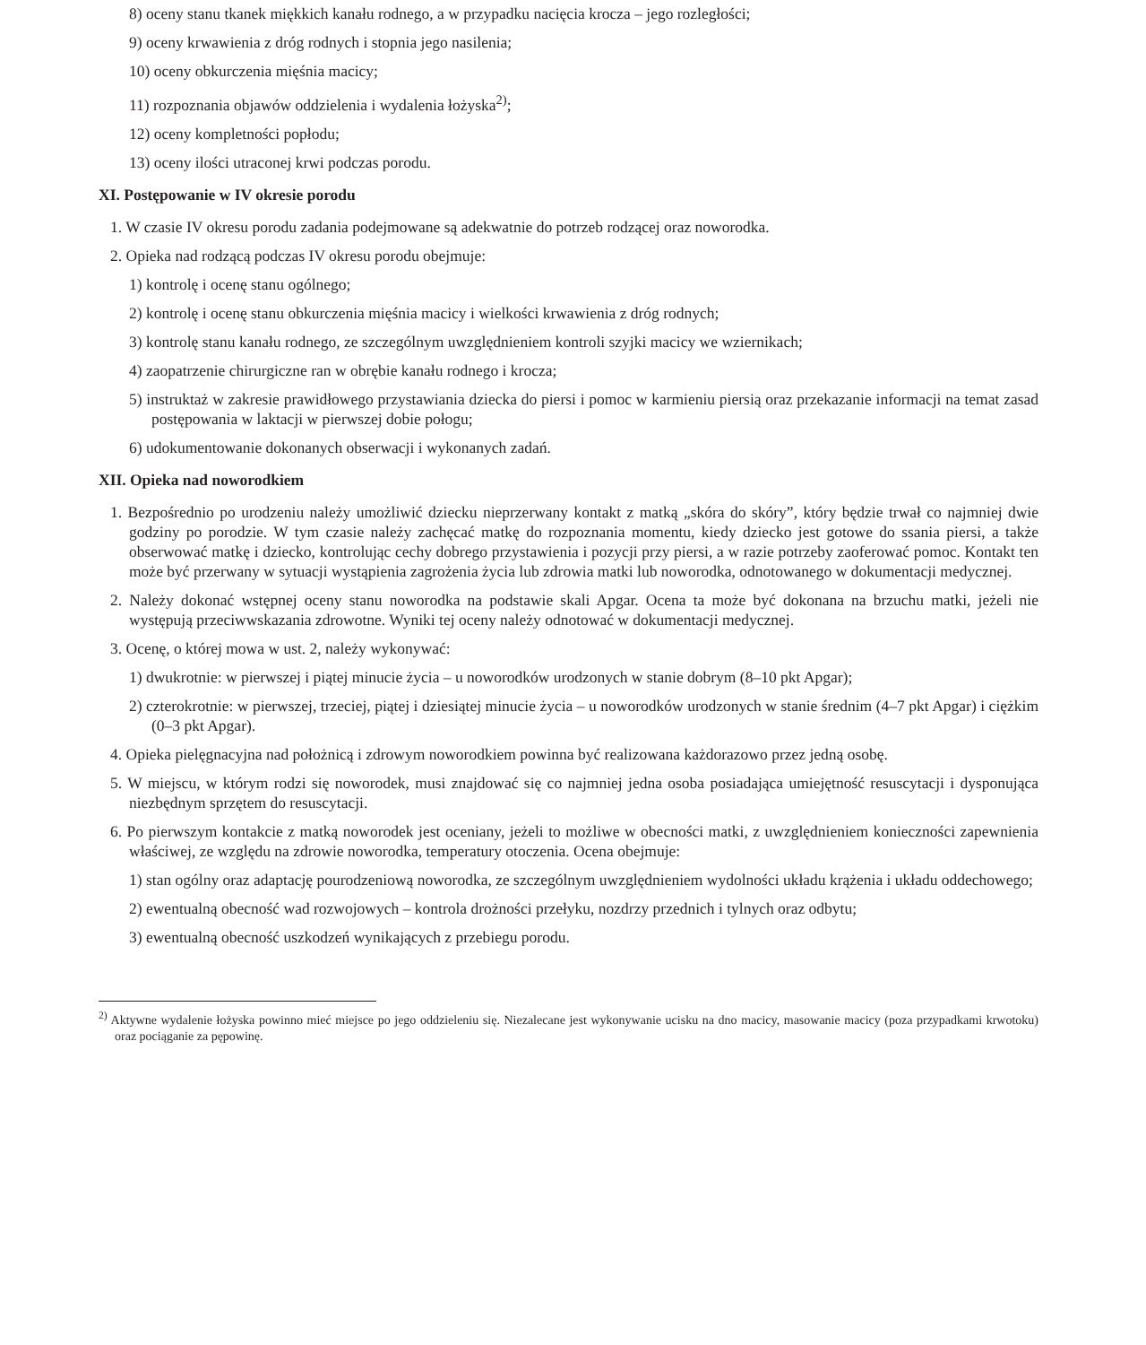8) oceny stanu tkanek miękkich kanału rodnego, a w przypadku nacięcia krocza – jego rozległości;
9) oceny krwawienia z dróg rodnych i stopnia jego nasilenia;
10) oceny obkurczenia mięśnia macicy;
11) rozpoznania objawów oddzielenia i wydalenia łożyska<sup>2)</sup>;
12) oceny kompletności popłodu;
13) oceny ilości utraconej krwi podczas porodu.
XI. Postępowanie w IV okresie porodu
1. W czasie IV okresu porodu zadania podejmowane są adekwatnie do potrzeb rodzącej oraz noworodka.
2. Opieka nad rodzącą podczas IV okresu porodu obejmuje:
1) kontrolę i ocenę stanu ogólnego;
2) kontrolę i ocenę stanu obkurczenia mięśnia macicy i wielkości krwawienia z dróg rodnych;
3) kontrolę stanu kanału rodnego, ze szczególnym uwzględnieniem kontroli szyjki macicy we wziernikach;
4) zaopatrzenie chirurgiczne ran w obrębie kanału rodnego i krocza;
5) instruktaż w zakresie prawidłowego przystawiania dziecka do piersi i pomoc w karmieniu piersią oraz przekazanie informacji na temat zasad postępowania w laktacji w pierwszej dobie połogu;
6) udokumentowanie dokonanych obserwacji i wykonanych zadań.
XII. Opieka nad noworodkiem
1. Bezpośrednio po urodzeniu należy umożliwić dziecku nieprzerwany kontakt z matką „skóra do skóry”, który będzie trwał co najmniej dwie godziny po porodzie. W tym czasie należy zachęcać matkę do rozpoznania momentu, kiedy dziecko jest gotowe do ssania piersi, a także obserwować matkę i dziecko, kontrolując cechy dobrego przystawienia i pozycji przy piersi, a w razie potrzeby zaoferować pomoc. Kontakt ten może być przerwany w sytuacji wystąpienia zagrożenia życia lub zdrowia matki lub noworodka, odnotowanego w dokumentacji medycznej.
2. Należy dokonać wstępnej oceny stanu noworodka na podstawie skali Apgar. Ocena ta może być dokonana na brzuchu matki, jeżeli nie występują przeciwwskazania zdrowotne. Wyniki tej oceny należy odnotować w dokumentacji medycznej.
3. Ocenę, o której mowa w ust. 2, należy wykonywać:
1) dwukrotnie: w pierwszej i piątej minucie życia – u noworodków urodzonych w stanie dobrym (8–10 pkt Apgar);
2) czterokrotnie: w pierwszej, trzeciej, piątej i dziesiątej minucie życia – u noworodków urodzonych w stanie średnim (4–7 pkt Apgar) i ciężkim (0–3 pkt Apgar).
4. Opieka pielęgnacyjna nad położnicą i zdrowym noworodkiem powinna być realizowana każdorazowo przez jedną osobę.
5. W miejscu, w którym rodzi się noworodek, musi znajdować się co najmniej jedna osoba posiadająca umiejętność resuscytacji i dysponująca niezbędnym sprzętem do resuscytacji.
6. Po pierwszym kontakcie z matką noworodek jest oceniany, jeżeli to możliwe w obecności matki, z uwzględnieniem konieczności zapewnienia właściwej, ze względu na zdrowie noworodka, temperatury otoczenia. Ocena obejmuje:
1) stan ogólny oraz adaptację pourodzeniową noworodka, ze szczególnym uwzględnieniem wydolności układu krążenia i układu oddechowego;
2) ewentualną obecność wad rozwojowych – kontrola drożności przełyku, nozdrzy przednich i tylnych oraz odbytu;
3) ewentualną obecność uszkodzeń wynikających z przebiegu porodu.
<sup>2)</sup> Aktywne wydalenie łożyska powinno mieć miejsce po jego oddzieleniu się. Niezalecane jest wykonywanie ucisku na dno macicy, masowanie macicy (poza przypadkami krwotoku) oraz pociąganie za pępowinę.